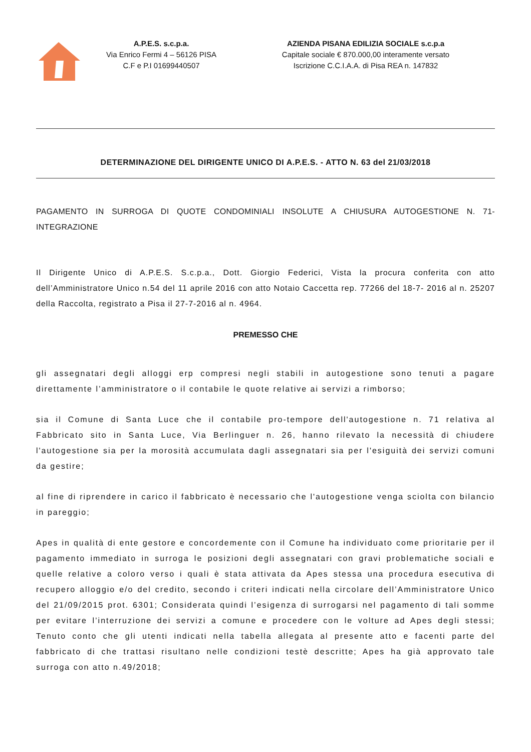A.P.E.S. s.c.p.a.
Via Enrico Fermi 4 – 56126 PISA
C.F e P.I 01699440507
AZIENDA PISANA EDILIZIA SOCIALE s.c.p.a
Capitale sociale € 870.000,00 interamente versato
Iscrizione C.C.I.A.A. di Pisa REA n. 147832
DETERMINAZIONE DEL DIRIGENTE UNICO DI A.P.E.S. - ATTO N. 63 del 21/03/2018
PAGAMENTO IN SURROGA DI QUOTE CONDOMINIALI INSOLUTE A CHIUSURA AUTOGESTIONE N. 71-INTEGRAZIONE
Il Dirigente Unico di A.P.E.S. S.c.p.a., Dott. Giorgio Federici, Vista la procura conferita con atto dell’Amministratore Unico n.54 del 11 aprile 2016 con atto Notaio Caccetta rep. 77266 del 18-7- 2016 al n. 25207 della Raccolta, registrato a Pisa il 27-7-2016 al n. 4964.
PREMESSO CHE
gli assegnatari degli alloggi erp compresi negli stabili in autogestione sono tenuti a pagare direttamente l’amministratore o il contabile le quote relative ai servizi a rimborso;
sia il Comune di Santa Luce che il contabile pro-tempore dell'autogestione n. 71 relativa al Fabbricato sito in Santa Luce, Via Berlinguer n. 26, hanno rilevato la necessità di chiudere l'autogestione sia per la morosità accumulata dagli assegnatari sia per l'esiguità dei servizi comuni da gestire;
al fine di riprendere in carico il fabbricato è necessario che l'autogestione venga sciolta con bilancio in pareggio;
Apes in qualità di ente gestore e concordemente con il Comune ha individuato come prioritarie per il pagamento immediato in surroga le posizioni degli assegnatari con gravi problematiche sociali e quelle relative a coloro verso i quali è stata attivata da Apes stessa una procedura esecutiva di recupero alloggio e/o del credito, secondo i criteri indicati nella circolare dell’Amministratore Unico del 21/09/2015 prot. 6301; Considerata quindi l’esigenza di surrogarsi nel pagamento di tali somme per evitare l’interruzione dei servizi a comune e procedere con le volture ad Apes degli stessi; Tenuto conto che gli utenti indicati nella tabella allegata al presente atto e facenti parte del fabbricato di che trattasi risultano nelle condizioni testè descritte; Apes ha già approvato tale surroga con atto n.49/2018;